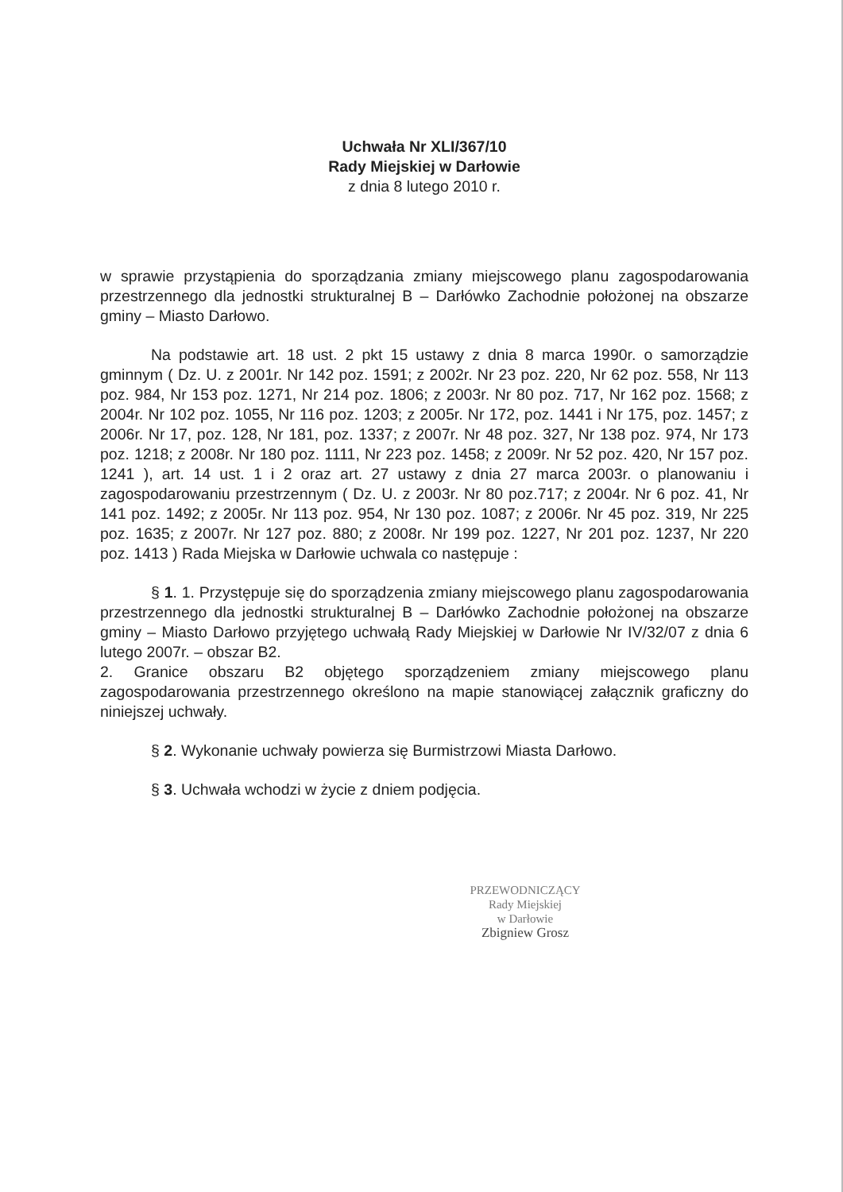Uchwała Nr XLI/367/10
Rady Miejskiej w Darłowie
z dnia 8 lutego 2010 r.
w sprawie przystąpienia do sporządzania zmiany miejscowego planu zagospodarowania przestrzennego dla jednostki strukturalnej B – Darłówko Zachodnie położonej na obszarze gminy – Miasto Darłowo.
Na podstawie art. 18 ust. 2 pkt 15 ustawy z dnia 8 marca 1990r. o samorządzie gminnym ( Dz. U. z 2001r. Nr 142 poz. 1591; z 2002r. Nr 23 poz. 220, Nr 62 poz. 558, Nr 113 poz. 984, Nr 153 poz. 1271, Nr 214 poz. 1806; z 2003r. Nr 80 poz. 717, Nr 162 poz. 1568; z 2004r. Nr 102 poz. 1055, Nr 116 poz. 1203; z 2005r. Nr 172, poz. 1441 i Nr 175, poz. 1457; z 2006r. Nr 17, poz. 128, Nr 181, poz. 1337; z 2007r. Nr 48 poz. 327, Nr 138 poz. 974, Nr 173 poz. 1218; z 2008r. Nr 180 poz. 1111, Nr 223 poz. 1458; z 2009r. Nr 52 poz. 420, Nr 157 poz. 1241 ), art. 14 ust. 1 i 2 oraz art. 27 ustawy z dnia 27 marca 2003r. o planowaniu i zagospodarowaniu przestrzennym ( Dz. U. z 2003r. Nr 80 poz.717; z 2004r. Nr 6 poz. 41, Nr 141 poz. 1492; z 2005r. Nr 113 poz. 954, Nr 130 poz. 1087; z 2006r. Nr 45 poz. 319, Nr 225 poz. 1635; z 2007r. Nr 127 poz. 880; z 2008r. Nr 199 poz. 1227, Nr 201 poz. 1237, Nr 220 poz. 1413 ) Rada Miejska w Darłowie uchwala co następuje :
§ 1. 1. Przystępuje się do sporządzenia zmiany miejscowego planu zagospodarowania przestrzennego dla jednostki strukturalnej B – Darłówko Zachodnie położonej na obszarze gminy – Miasto Darłowo przyjętego uchwałą Rady Miejskiej w Darłowie Nr IV/32/07 z dnia 6 lutego 2007r. – obszar B2.
2. Granice obszaru B2 objętego sporządzeniem zmiany miejscowego planu zagospodarowania przestrzennego określono na mapie stanowiącej załącznik graficzny do niniejszej uchwały.
§ 2. Wykonanie uchwały powierza się Burmistrzowi Miasta Darłowo.
§ 3. Uchwała wchodzi w życie z dniem podjęcia.
PRZEWODNICZĄCY
Rady Miejskiej
w Darłowie
Zbigniew Grosz